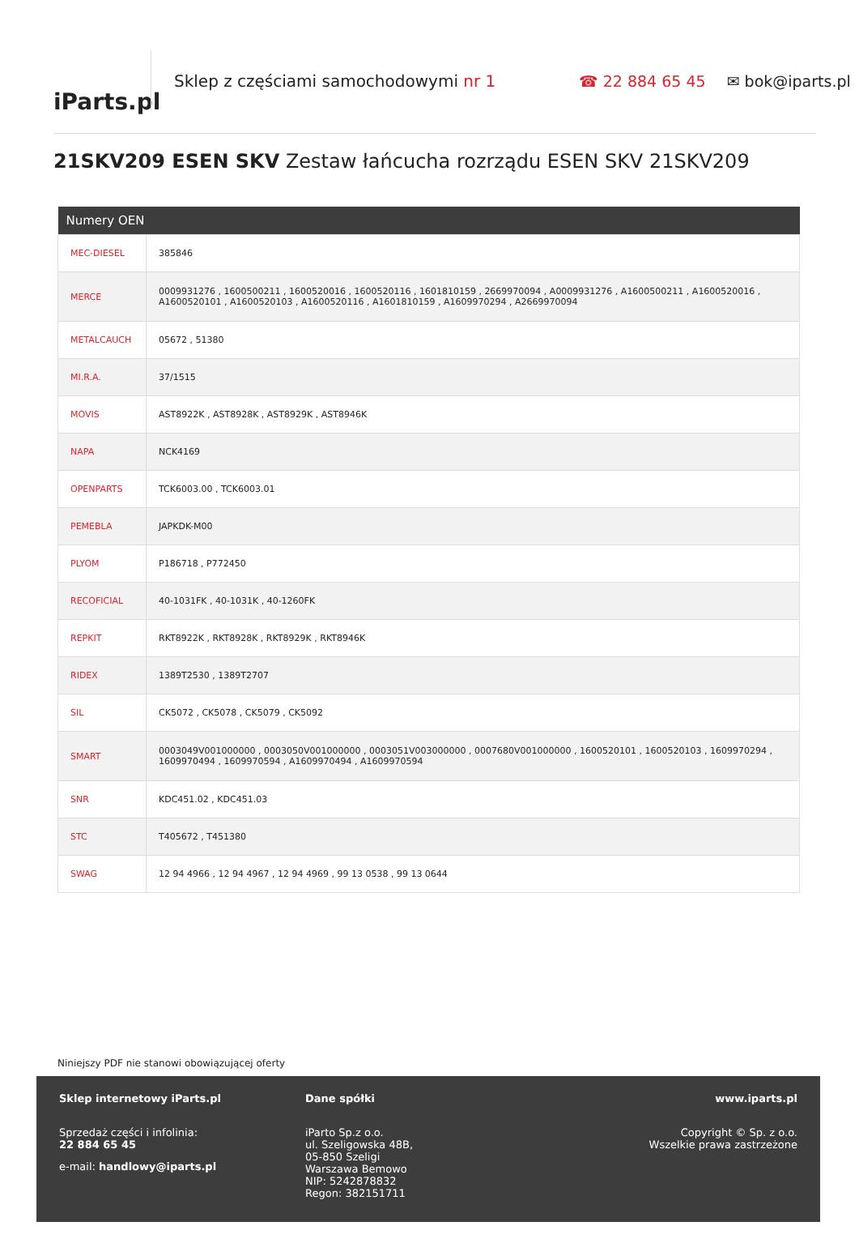iParts.pl
Sklep z częściami samochodowymi nr 1 ☎ 22 884 65 45 ✉ bok@iparts.pl
21SKV209 ESEN SKV Zestaw łańcucha rozrządu ESEN SKV 21SKV209
| Numery OEN | |
| --- | --- |
| MEC-DIESEL | 385846 |
| MERCE | 0009931276 , 1600500211 , 1600520016 , 1600520116 , 1601810159 , 2669970094 , A0009931276 , A1600500211 , A1600520016 , A1600520101 , A1600520103 , A1600520116 , A1601810159 , A1609970294 , A2669970094 |
| METALCAUCH | 05672 , 51380 |
| MI.R.A. | 37/1515 |
| MOVIS | AST8922K , AST8928K , AST8929K , AST8946K |
| NAPA | NCK4169 |
| OPENPARTS | TCK6003.00 , TCK6003.01 |
| PEMEBLA | JAPKDK-M00 |
| PLYOM | P186718 , P772450 |
| RECOFICIAL | 40-1031FK , 40-1031K , 40-1260FK |
| REPKIT | RKT8922K , RKT8928K , RKT8929K , RKT8946K |
| RIDEX | 1389T2530 , 1389T2707 |
| SIL | CK5072 , CK5078 , CK5079 , CK5092 |
| SMART | 0003049V001000000 , 0003050V001000000 , 0003051V003000000 , 0007680V001000000 , 1600520101 , 1600520103 , 1609970294 , 1609970494 , 1609970594 , A1609970494 , A1609970594 |
| SNR | KDC451.02 , KDC451.03 |
| STC | T405672 , T451380 |
| SWAG | 12 94 4966 , 12 94 4967 , 12 94 4969 , 99 13 0538 , 99 13 0644 |
Niniejszy PDF nie stanowi obowiązującej oferty
Sklep internetowy iParts.pl
Sprzedaż części i infolinia:
22 884 65 45
e-mail: handlowy@iparts.pl
Dane spółki
iParto Sp.z o.o.
ul. Szeligowska 48B,
05-850 Szeligi
Warszawa Bemowo
NIP: 5242878832
Regon: 382151711
www.iparts.pl
Copyright © Sp. z o.o.
Wszelkie prawa zastrzeżone